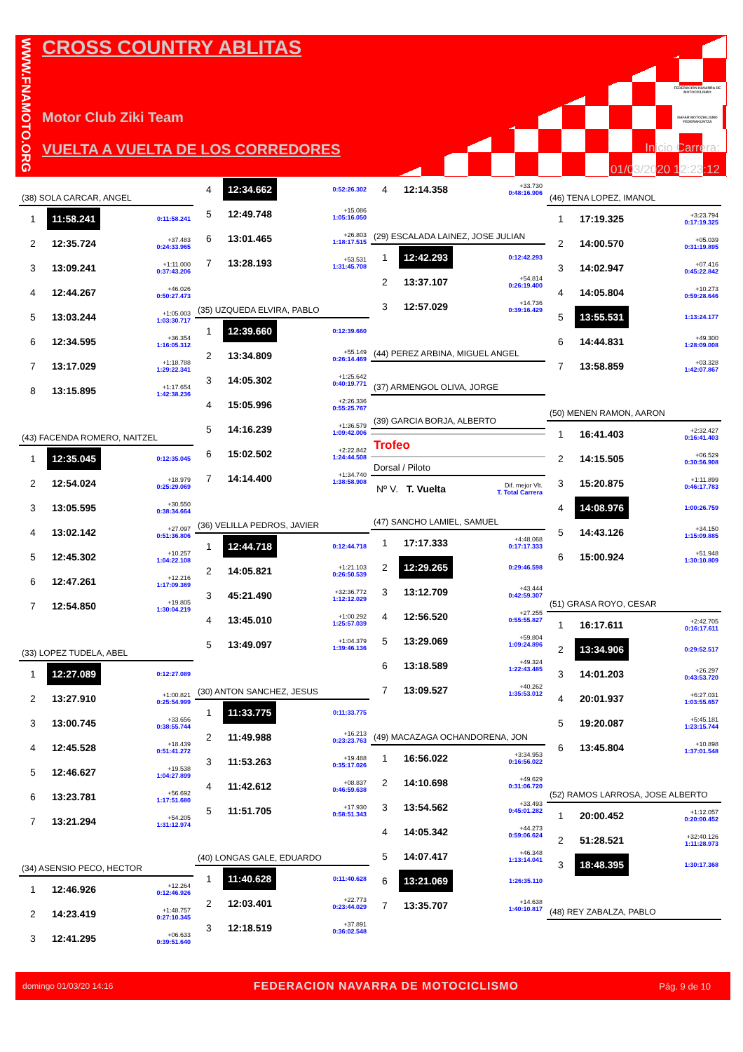WWW.FNAMOTO.ORG
CROSS COUNTRY ABLITAS
Motor Club Ziki Team
VUELTA A VUELTA DE LOS CORREDORES
FEDERACIÓN NAVARRA DE MOTOCICLISMO
NAFAR MOTOZIKLISMO FEDERAKUNTZA
Inicio Carrera:
01/03/2020 12:23:12
(38) SOLA CARCAR, ANGEL
| 1 | 11:58.241 | 0:11:58.241 |
| 2 | 12:35.724 | +37.483 0:24:33.965 |
| 3 | 13:09.241 | +1:11.000 0:37:43.206 |
| 4 | 12:44.267 | +46.026 0:50:27.473 |
| 5 | 13:03.244 | +1:05.003 1:03:30.717 |
| 6 | 12:34.595 | +36.354 1:16:05.312 |
| 7 | 13:17.029 | +1:18.788 1:29:22.341 |
| 8 | 13:15.895 | +1:17.654 1:42:38.236 |
(43) FACENDA ROMERO, NAITZEL
| 1 | 12:35.045 | 0:12:35.045 |
| 2 | 12:54.024 | +18.979 0:25:29.069 |
| 3 | 13:05.595 | +30.550 0:38:34.664 |
| 4 | 13:02.142 | +27.097 0:51:36.806 |
| 5 | 12:45.302 | +10.257 1:04:22.108 |
| 6 | 12:47.261 | +12.216 1:17:09.369 |
| 7 | 12:54.850 | +19.805 1:30:04.219 |
(33) LOPEZ TUDELA, ABEL
| 1 | 12:27.089 | 0:12:27.089 |
| 2 | 13:27.910 | +1:00.821 0:25:54.999 |
| 3 | 13:00.745 | +33.656 0:38:55.744 |
| 4 | 12:45.528 | +18.439 0:51:41.272 |
| 5 | 12:46.627 | +19.538 1:04:27.899 |
| 6 | 13:23.781 | +56.692 1:17:51.680 |
| 7 | 13:21.294 | +54.205 1:31:12.974 |
(34) ASENSIO PECO, HECTOR
| 1 | 12:46.926 | +12.264 0:12:46.926 |
| 2 | 14:23.419 | +1:48.757 0:27:10.345 |
| 3 | 12:41.295 | +06.633 0:39:51.640 |
| 4 | 12:34.662 | 0:52:26.302 |
| 5 | 12:49.748 | +15.086 1:05:16.050 |
| 6 | 13:01.465 | +26.803 1:18:17.515 |
| 7 | 13:28.193 | +53.531 1:31:45.708 |
(35) UZQUEDA ELVIRA, PABLO
| 1 | 12:39.660 | 0:12:39.660 |
| 2 | 13:34.809 | +55.149 0:26:14.469 |
| 3 | 14:05.302 | +1:25.642 0:40:19.771 |
| 4 | 15:05.996 | +2:26.336 0:55:25.767 |
| 5 | 14:16.239 | +1:36.579 1:09:42.006 |
| 6 | 15:02.502 | +2:22.842 1:24:44.508 |
| 7 | 14:14.400 | +1:34.740 1:38:58.908 |
(36) VELILLA PEDROS, JAVIER
| 1 | 12:44.718 | 0:12:44.718 |
| 2 | 14:05.821 | +1:21.103 0:26:50.539 |
| 3 | 45:21.490 | +32:36.772 1:12:12.029 |
| 4 | 13:45.010 | +1:00.292 1:25:57.039 |
| 5 | 13:49.097 | +1:04.379 1:39:46.136 |
(30) ANTON SANCHEZ, JESUS
| 1 | 11:33.775 | 0:11:33.775 |
| 2 | 11:49.988 | +16.213 0:23:23.763 |
| 3 | 11:53.263 | +19.488 0:35:17.026 |
| 4 | 11:42.612 | +08.837 0:46:59.638 |
| 5 | 11:51.705 | +17.930 0:58:51.343 |
(40) LONGAS GALE, EDUARDO
| 1 | 11:40.628 | 0:11:40.628 |
| 2 | 12:03.401 | +22.773 0:23:44.029 |
| 3 | 12:18.519 | +37.891 0:36:02.548 |
| 4 | 12:14.358 | +33.730 0:48:16.906 |
(29) ESCALADA LAINEZ, JOSE JULIAN
| 1 | 12:42.293 | 0:12:42.293 |
| 2 | 13:37.107 | +54.814 0:26:19.400 |
| 3 | 12:57.029 | +14.736 0:39:16.429 |
(44) PEREZ ARBINA, MIGUEL ANGEL
(37) ARMENGOL OLIVA, JORGE
(39) GARCIA BORJA, ALBERTO
Trofeo
Dorsal / Piloto
| Nº V. T. Vuelta | Dif. mejor Vlt. T. Total Carrera |
(47) SANCHO LAMIEL, SAMUEL
| 1 | 17:17.333 | +4:48.068 0:17:17.333 |
| 2 | 12:29.265 | 0:29:46.598 |
| 3 | 13:12.709 | +43.444 0:42:59.307 |
| 4 | 12:56.520 | +27.255 0:55:55.827 |
| 5 | 13:29.069 | +59.804 1:09:24.896 |
| 6 | 13:18.589 | +49.324 1:22:43.485 |
| 7 | 13:09.527 | +40.262 1:35:53.012 |
(49) MACAZAGA OCHANDORENA, JON
| 1 | 16:56.022 | +3:34.953 0:16:56.022 |
| 2 | 14:10.698 | +49.629 0:31:06.720 |
| 3 | 13:54.562 | +33.493 0:45:01.282 |
| 4 | 14:05.342 | +44.273 0:59:06.624 |
| 5 | 14:07.417 | +46.348 1:13:14.041 |
| 6 | 13:21.069 | 1:26:35.110 |
| 7 | 13:35.707 | +14.638 1:40:10.817 |
(46) TENA LOPEZ, IMANOL
| 1 | 17:19.325 | +3:23.794 0:17:19.325 |
| 2 | 14:00.570 | +05.039 0:31:19.895 |
| 3 | 14:02.947 | +07.416 0:45:22.842 |
| 4 | 14:05.804 | +10.273 0:59:28.646 |
| 5 | 13:55.531 | 1:13:24.177 |
| 6 | 14:44.831 | +49.300 1:28:09.008 |
| 7 | 13:58.859 | +03.328 1:42:07.867 |
(50) MENEN RAMON, AARON
| 1 | 16:41.403 | +2:32.427 0:16:41.403 |
| 2 | 14:15.505 | +06.529 0:30:56.908 |
| 3 | 15:20.875 | +1:11.899 0:46:17.783 |
| 4 | 14:08.976 | 1:00:26.759 |
| 5 | 14:43.126 | +34.150 1:15:09.885 |
| 6 | 15:00.924 | +51.948 1:30:10.809 |
(51) GRASA ROYO, CESAR
| 1 | 16:17.611 | +2:42.705 0:16:17.611 |
| 2 | 13:34.906 | 0:29:52.517 |
| 3 | 14:01.203 | +26.297 0:43:53.720 |
| 4 | 20:01.937 | +6:27.031 1:03:55.657 |
| 5 | 19:20.087 | +5:45.181 1:23:15.744 |
| 6 | 13:45.804 | +10.898 1:37:01.548 |
(52) RAMOS LARROSA, JOSE ALBERTO
| 1 | 20:00.452 | +1:12.057 0:20:00.452 |
| 2 | 51:28.521 | +32:40.126 1:11:28.973 |
| 3 | 18:48.395 | 1:30:17.368 |
(48) REY ZABALZA, PABLO
domingo 01/03/20 14:16 FEDERACION NAVARRA DE MOTOCICLISMO Pág. 9 de 10